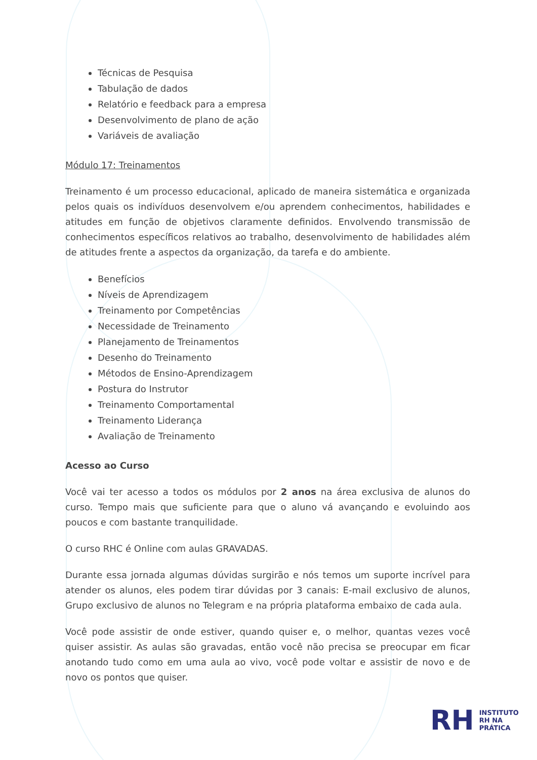Técnicas de Pesquisa
Tabulação de dados
Relatório e feedback para a empresa
Desenvolvimento de plano de ação
Variáveis de avaliação
Módulo 17: Treinamentos
Treinamento é um processo educacional, aplicado de maneira sistemática e organizada pelos quais os indivíduos desenvolvem e/ou aprendem conhecimentos, habilidades e atitudes em função de objetivos claramente definidos. Envolvendo transmissão de conhecimentos específicos relativos ao trabalho, desenvolvimento de habilidades além de atitudes frente a aspectos da organização, da tarefa e do ambiente.
Benefícios
Níveis de Aprendizagem
Treinamento por Competências
Necessidade de Treinamento
Planejamento de Treinamentos
Desenho do Treinamento
Métodos de Ensino-Aprendizagem
Postura do Instrutor
Treinamento Comportamental
Treinamento Liderança
Avaliação de Treinamento
Acesso ao Curso
Você vai ter acesso a todos os módulos por 2 anos na área exclusiva de alunos do curso. Tempo mais que suficiente para que o aluno vá avançando e evoluindo aos poucos e com bastante tranquilidade.
O curso RHC é Online com aulas GRAVADAS.
Durante essa jornada algumas dúvidas surgirão e nós temos um suporte incrível para atender os alunos, eles podem tirar dúvidas por 3 canais: E-mail exclusivo de alunos, Grupo exclusivo de alunos no Telegram e na própria plataforma embaixo de cada aula.
Você pode assistir de onde estiver, quando quiser e, o melhor, quantas vezes você quiser assistir. As aulas são gravadas, então você não precisa se preocupar em ficar anotando tudo como em uma aula ao vivo, você pode voltar e assistir de novo e de novo os pontos que quiser.
RH
INSTITUTO
RH NA
PRÁTICA